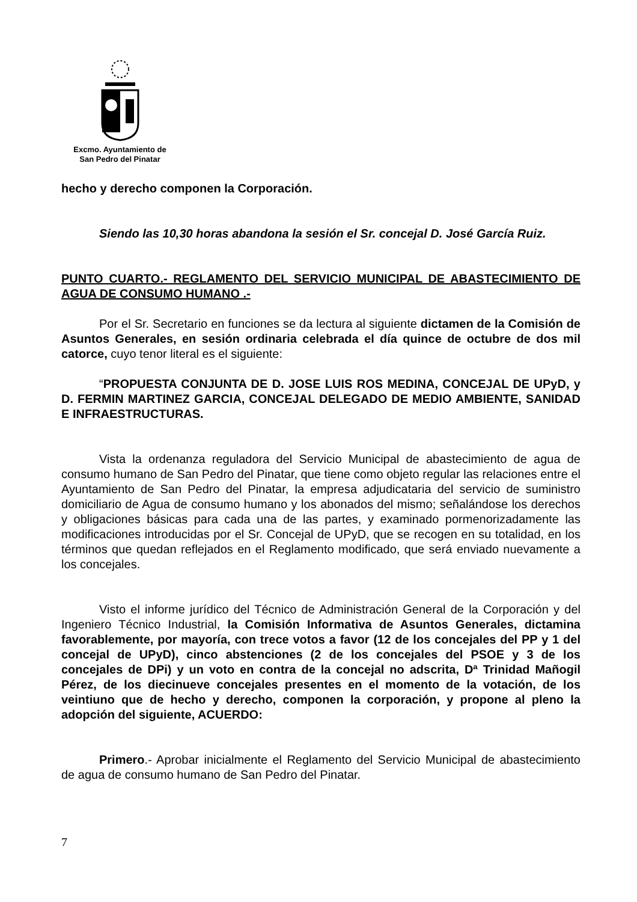Excmo. Ayuntamiento de
San Pedro del Pinatar
hecho y derecho componen la Corporación.
Siendo las 10,30 horas abandona la sesión el Sr. concejal D. José García Ruiz.
PUNTO CUARTO.- REGLAMENTO DEL SERVICIO MUNICIPAL DE ABASTECIMIENTO DE AGUA DE CONSUMO HUMANO .-
Por el Sr. Secretario en funciones se da lectura al siguiente dictamen de la Comisión de Asuntos Generales, en sesión ordinaria celebrada el día quince de octubre de dos mil catorce, cuyo tenor literal es el siguiente:
“PROPUESTA CONJUNTA DE D. JOSE LUIS ROS MEDINA, CONCEJAL DE UPyD, y D. FERMIN MARTINEZ GARCIA, CONCEJAL DELEGADO DE MEDIO AMBIENTE, SANIDAD E INFRAESTRUCTURAS.
Vista la ordenanza reguladora del Servicio Municipal de abastecimiento de agua de consumo humano de San Pedro del Pinatar, que tiene como objeto regular las relaciones entre el Ayuntamiento de San Pedro del Pinatar, la empresa adjudicataria del servicio de suministro domiciliario de Agua de consumo humano y los abonados del mismo; señalándose los derechos y obligaciones básicas para cada una de las partes, y examinado pormenorizadamente las modificaciones introducidas por el Sr. Concejal de UPyD, que se recogen en su totalidad, en los términos que quedan reflejados en el Reglamento modificado, que será enviado nuevamente a los concejales.
Visto el informe jurídico del Técnico de Administración General de la Corporación y del Ingeniero Técnico Industrial, la Comisión Informativa de Asuntos Generales, dictamina favorablemente, por mayoría, con trece votos a favor (12 de los concejales del PP y 1 del concejal de UPyD), cinco abstenciones (2 de los concejales del PSOE y 3 de los concejales de DPi) y un voto en contra de la concejal no adscrita, Dª Trinidad Mañogil Pérez, de los diecinueve concejales presentes en el momento de la votación, de los veintiuno que de hecho y derecho, componen la corporación, y propone al pleno la adopción del siguiente, ACUERDO:
Primero.- Aprobar inicialmente el Reglamento del Servicio Municipal de abastecimiento de agua de consumo humano de San Pedro del Pinatar.
7